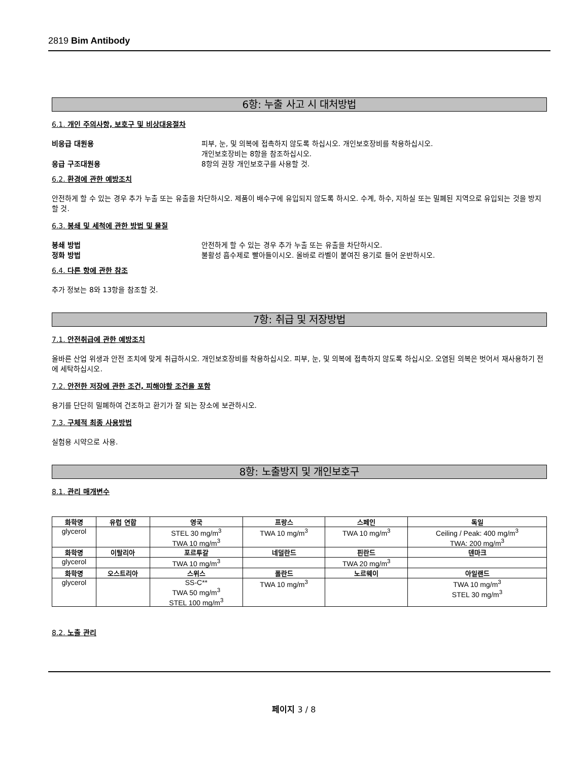2819 Bim Antibody
6항: 누출 사고 시 대처방법
6.1. 개인 주의사항, 보호구 및 비상대응절차
비응급 대원용 피부, 눈, 및 의복에 접촉하지 않도록 하십시오. 개인보호장비를 착용하십시오.
개인보호장비는 8항을 참조하십시오.
응급 구조대원용 8항의 권장 개인보호구를 사용할 것.
6.2. 환경에 관한 예방조치
안전하게 할 수 있는 경우 추가 누출 또는 유출을 차단하시오. 제품이 배수구에 유입되지 않도록 하시오. 수계, 하수, 지하실 또는 밀폐된 지역으로 유입되는 것을 방지할 것.
6.3. 봉쇄 및 세척에 관한 방법 및 물질
봉쇄 방법 안전하게 할 수 있는 경우 추가 누출 또는 유출을 차단하시오.
정화 방법 불활성 흡수제로 빨아들이시오. 올바로 라벨이 붙여진 용기로 들어 운반하시오.
6.4. 다른 항에 관한 참조
추가 정보는 8와 13항을 참조할 것.
7항: 취급 및 저장방법
7.1. 안전취급에 관한 예방조치
올바른 산업 위생과 안전 조치에 맞게 취급하시오. 개인보호장비를 착용하십시오. 피부, 눈, 및 의복에 접촉하지 않도록 하십시오. 오염된 의복은 벗어서 재사용하기 전에 세탁하십시오.
7.2. 안전한 저장에 관한 조건, 피해야할 조건을 포함
용기를 단단히 밀폐하여 건조하고 환기가 잘 되는 장소에 보관하시오.
7.3. 구체적 최종 사용방법
실험용 시약으로 사용.
8항: 노출방지 및 개인보호구
8.1. 관리 매개변수
| 화학명 | 유럽 연합 | 영국 | 프랑스 | 스페인 | 독일 |
| --- | --- | --- | --- | --- | --- |
| glycerol | | STEL 30 mg/m<sup>3</sup> TWA 10 mg/m<sup>3</sup> | TWA 10 mg/m<sup>3</sup> | TWA 10 mg/m<sup>3</sup> | Ceiling / Peak: 400 mg/m<sup>3</sup> TWA: 200 mg/m<sup>3</sup> |
| 화학명 | 이탈리아 | 포르투갈 | 네덜란드 | 핀란드 | 덴마크 |
| glycerol | | TWA 10 mg/m<sup>3</sup> | | TWA 20 mg/m<sup>3</sup> | |
| 화학명 | 오스트리아 | 스위스 | 폴란드 | 노르웨이 | 아일랜드 |
| glycerol | | SS-C** TWA 50 mg/m<sup>3</sup> STEL 100 mg/m<sup>3</sup> | TWA 10 mg/m<sup>3</sup> | | TWA 10 mg/m<sup>3</sup> STEL 30 mg/m<sup>3</sup> |
8.2. 노출 관리
페이지 3 / 8